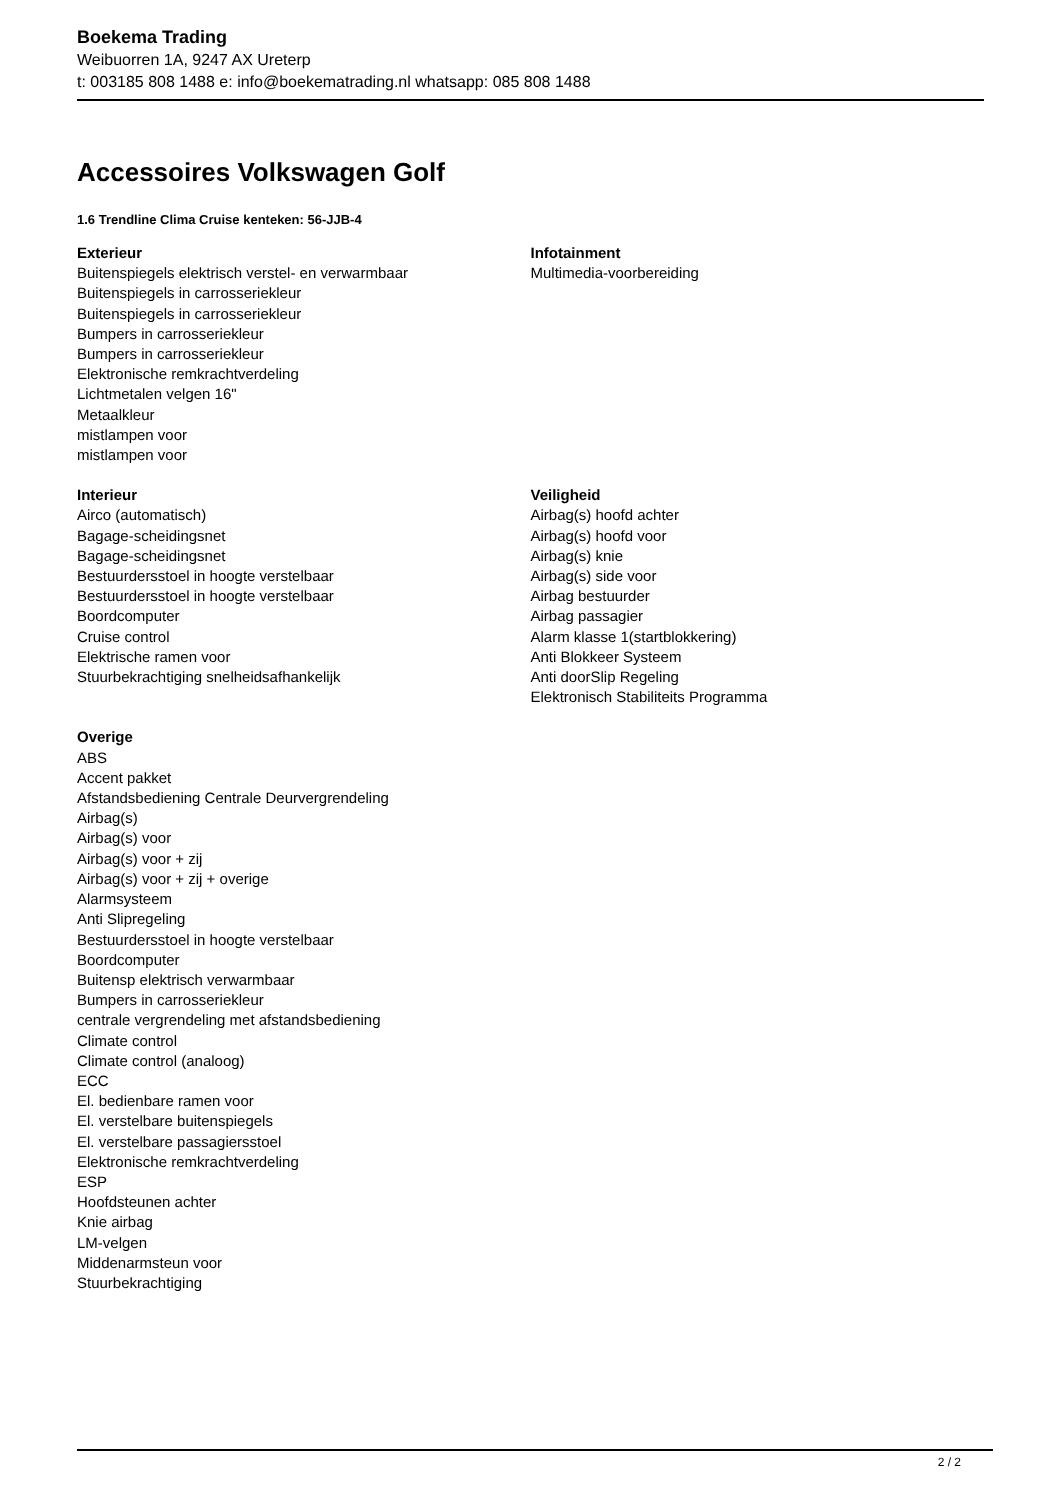Boekema Trading
Weibuorren 1A, 9247 AX Ureterp
t: 003185 808 1488 e: info@boekematrading.nl whatsapp: 085 808 1488
Accessoires Volkswagen Golf
1.6 Trendline Clima Cruise kenteken: 56-JJB-4
Exterieur
Buitenspiegels elektrisch verstel- en verwarmbaar
Buitenspiegels in carrosseriekleur
Buitenspiegels in carrosseriekleur
Bumpers in carrosseriekleur
Bumpers in carrosseriekleur
Elektronische remkrachtverdeling
Lichtmetalen velgen 16"
Metaalkleur
mistlampen voor
mistlampen voor
Infotainment
Multimedia-voorbereiding
Interieur
Airco (automatisch)
Bagage-scheidingsnet
Bagage-scheidingsnet
Bestuurdersstoel in hoogte verstelbaar
Bestuurdersstoel in hoogte verstelbaar
Boordcomputer
Cruise control
Elektrische ramen voor
Stuurbekrachtiging snelheidsafhankelijk
Veiligheid
Airbag(s) hoofd achter
Airbag(s) hoofd voor
Airbag(s) knie
Airbag(s) side voor
Airbag bestuurder
Airbag passagier
Alarm klasse 1(startblokkering)
Anti Blokkeer Systeem
Anti doorSlip Regeling
Elektronisch Stabiliteits Programma
Overige
ABS
Accent pakket
Afstandsbediening Centrale Deurvergrendeling
Airbag(s)
Airbag(s) voor
Airbag(s) voor + zij
Airbag(s) voor + zij + overige
Alarmsysteem
Anti Slipregeling
Bestuurdersstoel in hoogte verstelbaar
Boordcomputer
Buitensp elektrisch verwarmbaar
Bumpers in carrosseriekleur
centrale vergrendeling met afstandsbediening
Climate control
Climate control (analoog)
ECC
El. bedienbare ramen voor
El. verstelbare buitenspiegels
El. verstelbare passagiersstoel
Elektronische remkrachtverdeling
ESP
Hoofdsteunen achter
Knie airbag
LM-velgen
Middenarmsteun voor
Stuurbekrachtiging
2 / 2